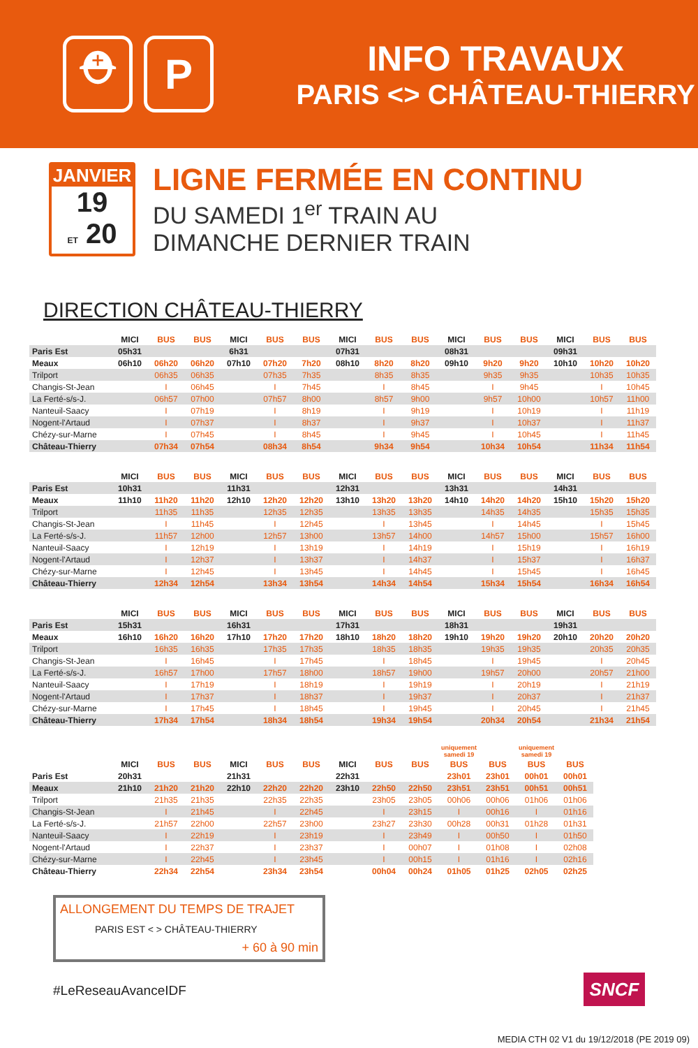⛑ P
INFO TRAVAUX
PARIS <> CHÂTEAU-THIERRY
JANVIER
19
ET 20
LIGNE FERMÉE EN CONTINU
DU SAMEDI 1<sup>er</sup> TRAIN AU
DIMANCHE DERNIER TRAIN
DIRECTION CHÂTEAU-THIERRY
| | MICI | BUS | BUS | MICI | BUS | BUS | MICI | BUS | BUS | MICI | BUS | BUS | MICI | BUS | BUS |
| --- | --- | --- | --- | --- | --- | --- | --- | --- | --- | --- | --- | --- | --- | --- | --- |
| Paris Est | 05h31 | | | 6h31 | | | 07h31 | | | 08h31 | | | 09h31 | | |
| Meaux | 06h10 | 06h20 | 06h20 | 07h10 | 07h20 | 7h20 | 08h10 | 8h20 | 8h20 | 09h10 | 9h20 | 9h20 | 10h10 | 10h20 | 10h20 |
| Trilport | | 06h35 | 06h35 | | 07h35 | 7h35 | | 8h35 | 8h35 | | 9h35 | 9h35 | | 10h35 | 10h35 |
| Changis-St-Jean | | I | 06h45 | | I | 7h45 | | I | 8h45 | | I | 9h45 | | I | 10h45 |
| La Ferté-s/s-J. | | 06h57 | 07h00 | | 07h57 | 8h00 | | 8h57 | 9h00 | | 9h57 | 10h00 | | 10h57 | 11h00 |
| Nanteuil-Saacy | | I | 07h19 | | I | 8h19 | | I | 9h19 | | I | 10h19 | | I | 11h19 |
| Nogent-l'Artaud | | I | 07h37 | | I | 8h37 | | I | 9h37 | | I | 10h37 | | I | 11h37 |
| Chézy-sur-Marne | | I | 07h45 | | I | 8h45 | | I | 9h45 | | I | 10h45 | | I | 11h45 |
| Château-Thierry | | 07h34 | 07h54 | | 08h34 | 8h54 | | 9h34 | 9h54 | | 10h34 | 10h54 | | 11h34 | 11h54 |
| | MICI | BUS | BUS | MICI | BUS | BUS | MICI | BUS | BUS | MICI | BUS | BUS | MICI | BUS | BUS |
| --- | --- | --- | --- | --- | --- | --- | --- | --- | --- | --- | --- | --- | --- | --- | --- |
| Paris Est | 10h31 | | | 11h31 | | | 12h31 | | | 13h31 | | | 14h31 | | |
| Meaux | 11h10 | 11h20 | 11h20 | 12h10 | 12h20 | 12h20 | 13h10 | 13h20 | 13h20 | 14h10 | 14h20 | 14h20 | 15h10 | 15h20 | 15h20 |
| Trilport | | 11h35 | 11h35 | | 12h35 | 12h35 | | 13h35 | 13h35 | | 14h35 | 14h35 | | 15h35 | 15h35 |
| Changis-St-Jean | | I | 11h45 | | I | 12h45 | | I | 13h45 | | I | 14h45 | | I | 15h45 |
| La Ferté-s/s-J. | | 11h57 | 12h00 | | 12h57 | 13h00 | | 13h57 | 14h00 | | 14h57 | 15h00 | | 15h57 | 16h00 |
| Nanteuil-Saacy | | I | 12h19 | | I | 13h19 | | I | 14h19 | | I | 15h19 | | I | 16h19 |
| Nogent-l'Artaud | | I | 12h37 | | I | 13h37 | | I | 14h37 | | I | 15h37 | | I | 16h37 |
| Chézy-sur-Marne | | I | 12h45 | | I | 13h45 | | I | 14h45 | | I | 15h45 | | I | 16h45 |
| Château-Thierry | | 12h34 | 12h54 | | 13h34 | 13h54 | | 14h34 | 14h54 | | 15h34 | 15h54 | | 16h34 | 16h54 |
| | MICI | BUS | BUS | MICI | BUS | BUS | MICI | BUS | BUS | MICI | BUS | BUS | MICI | BUS | BUS |
| --- | --- | --- | --- | --- | --- | --- | --- | --- | --- | --- | --- | --- | --- | --- | --- |
| Paris Est | 15h31 | | | 16h31 | | | 17h31 | | | 18h31 | | | 19h31 | | |
| Meaux | 16h10 | 16h20 | 16h20 | 17h10 | 17h20 | 17h20 | 18h10 | 18h20 | 18h20 | 19h10 | 19h20 | 19h20 | 20h10 | 20h20 | 20h20 |
| Trilport | | 16h35 | 16h35 | | 17h35 | 17h35 | | 18h35 | 18h35 | | 19h35 | 19h35 | | 20h35 | 20h35 |
| Changis-St-Jean | | I | 16h45 | | I | 17h45 | | I | 18h45 | | I | 19h45 | | I | 20h45 |
| La Ferté-s/s-J. | | 16h57 | 17h00 | | 17h57 | 18h00 | | 18h57 | 19h00 | | 19h57 | 20h00 | | 20h57 | 21h00 |
| Nanteuil-Saacy | | I | 17h19 | | I | 18h19 | | I | 19h19 | | I | 20h19 | | I | 21h19 |
| Nogent-l'Artaud | | I | 17h37 | | I | 18h37 | | I | 19h37 | | I | 20h37 | | I | 21h37 |
| Chézy-sur-Marne | | I | 17h45 | | I | 18h45 | | I | 19h45 | | I | 20h45 | | I | 21h45 |
| Château-Thierry | | 17h34 | 17h54 | | 18h34 | 18h54 | | 19h34 | 19h54 | | 20h34 | 20h54 | | 21h34 | 21h54 |
| | | | | | | | | | | uniquement samedi 19 | | uniquement samedi 19 | |
| --- | --- | --- | --- | --- | --- | --- | --- | --- | --- | --- | --- | --- | --- |
| | MICI | BUS | BUS | MICI | BUS | BUS | MICI | BUS | BUS | BUS | BUS | BUS | BUS |
| Paris Est | 20h31 | | | 21h31 | | | 22h31 | | | 23h01 | 23h01 | 00h01 | 00h01 |
| Meaux | 21h10 | 21h20 | 21h20 | 22h10 | 22h20 | 22h20 | 23h10 | 22h50 | 22h50 | 23h51 | 23h51 | 00h51 | 00h51 |
| Trilport | | 21h35 | 21h35 | | 22h35 | 22h35 | | 23h05 | 23h05 | 00h06 | 00h06 | 01h06 | 01h06 |
| Changis-St-Jean | | I | 21h45 | | I | 22h45 | | I | 23h15 | I | 00h16 | I | 01h16 |
| La Ferté-s/s-J. | | 21h57 | 22h00 | | 22h57 | 23h00 | | 23h27 | 23h30 | 00h28 | 00h31 | 01h28 | 01h31 |
| Nanteuil-Saacy | | I | 22h19 | | I | 23h19 | | I | 23h49 | I | 00h50 | I | 01h50 |
| Nogent-l'Artaud | | I | 22h37 | | I | 23h37 | | I | 00h07 | I | 01h08 | I | 02h08 |
| Chézy-sur-Marne | | I | 22h45 | | I | 23h45 | | I | 00h15 | I | 01h16 | I | 02h16 |
| Château-Thierry | | 22h34 | 22h54 | | 23h34 | 23h54 | | 00h04 | 00h24 | 01h05 | 01h25 | 02h05 | 02h25 |
ALLONGEMENT DU TEMPS DE TRAJET
PARIS EST < > CHÂTEAU-THIERRY
+ 60 à 90 min
#LeReseauAvanceIDF
SNCF
MEDIA CTH 02 V1 du 19/12/2018 (PE 2019 09)